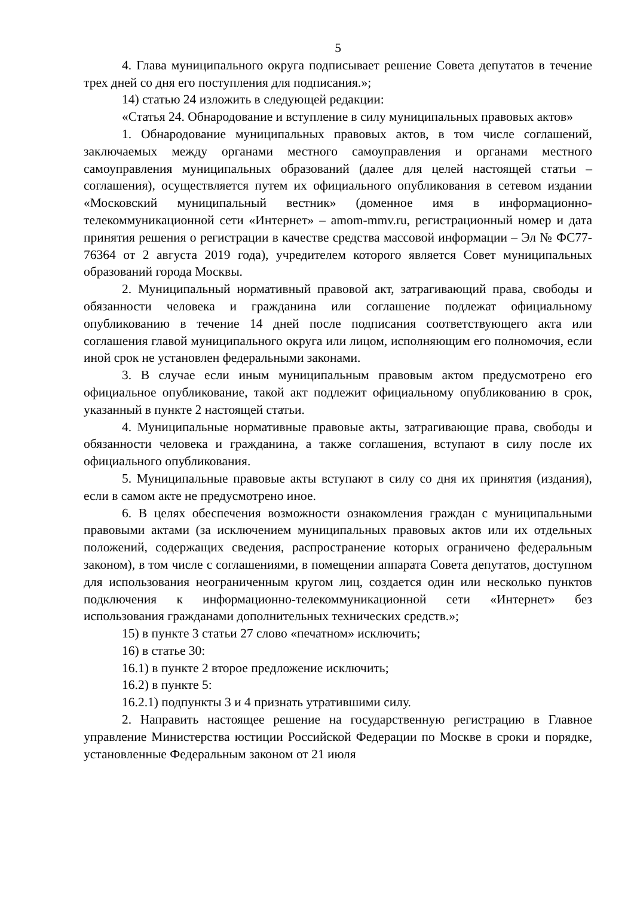5
4. Глава муниципального округа подписывает решение Совета депутатов в течение трех дней со дня его поступления для подписания.»;
14) статью 24 изложить в следующей редакции:
«Статья 24. Обнародование и вступление в силу муниципальных правовых актов»
1. Обнародование муниципальных правовых актов, в том числе соглашений, заключаемых между органами местного самоуправления и органами местного самоуправления муниципальных образований (далее для целей настоящей статьи – соглашения), осуществляется путем их официального опубликования в сетевом издании «Московский муниципальный вестник» (доменное имя в информационно-телекоммуникационной сети «Интернет» – amom-mmv.ru, регистрационный номер и дата принятия решения о регистрации в качестве средства массовой информации – Эл № ФС77-76364 от 2 августа 2019 года), учредителем которого является Совет муниципальных образований города Москвы.
2. Муниципальный нормативный правовой акт, затрагивающий права, свободы и обязанности человека и гражданина или соглашение подлежат официальному опубликованию в течение 14 дней после подписания соответствующего акта или соглашения главой муниципального округа или лицом, исполняющим его полномочия, если иной срок не установлен федеральными законами.
3. В случае если иным муниципальным правовым актом предусмотрено его официальное опубликование, такой акт подлежит официальному опубликованию в срок, указанный в пункте 2 настоящей статьи.
4. Муниципальные нормативные правовые акты, затрагивающие права, свободы и обязанности человека и гражданина, а также соглашения, вступают в силу после их официального опубликования.
5. Муниципальные правовые акты вступают в силу со дня их принятия (издания), если в самом акте не предусмотрено иное.
6. В целях обеспечения возможности ознакомления граждан с муниципальными правовыми актами (за исключением муниципальных правовых актов или их отдельных положений, содержащих сведения, распространение которых ограничено федеральным законом), в том числе с соглашениями, в помещении аппарата Совета депутатов, доступном для использования неограниченным кругом лиц, создается один или несколько пунктов подключения к информационно-телекоммуникационной сети «Интернет» без использования гражданами дополнительных технических средств.»;
15) в пункте 3 статьи 27 слово «печатном» исключить;
16) в статье 30:
16.1) в пункте 2 второе предложение исключить;
16.2) в пункте 5:
16.2.1) подпункты 3 и 4 признать утратившими силу.
2. Направить настоящее решение на государственную регистрацию в Главное управление Министерства юстиции Российской Федерации по Москве в сроки и порядке, установленные Федеральным законом от 21 июля